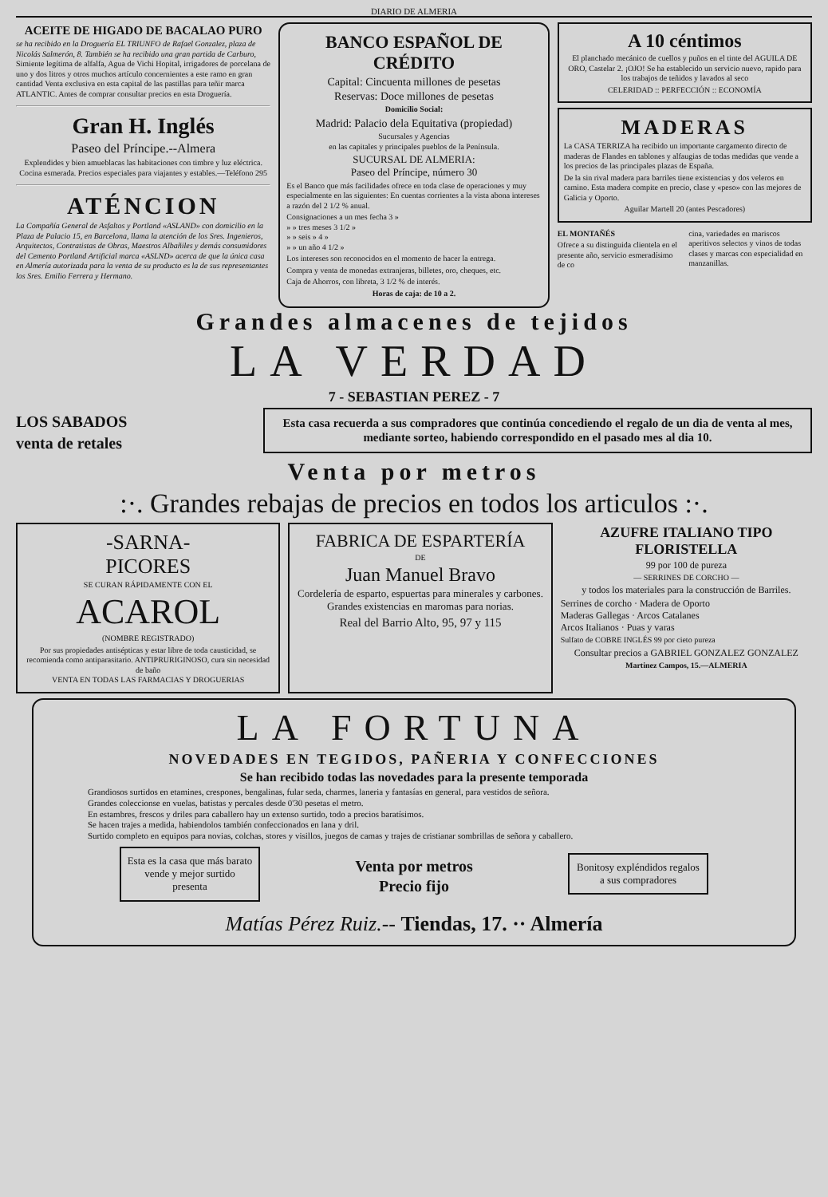DIARIO DE ALMERIA
ACEITE DE HIGADO DE BACALAO PURO
se ha recibido en la Droguería EL TRIUNFO de Rafael Gonzalez, plaza de Nicolás Salmerón, 8. También se ha recibido una gran partida de Carburo, Simiente legítima de alfalfa, Agua de Vichi Hopital, irrigadores de porcelana de uno y dos litros y otros muchos artículo concernientes a este ramo en gran cantidad Venta exclusiva en esta capital de las pastillas para teñir marca ATLANTIC. Antes de comprar consultar precios en esta Droguería.
Gran H. Inglés
Paseo del Príncipe.--Almera
Explendides y bien amueblacas las habitaciones con timbre y luz eléctrica. Cocina esmerada. Precios especiales para viajantes y estables.—Teléfono 295
ATÉNCION
La Compañía General de Asfaltos y Portland «ASLAND» con domicilio en la Plaza de Palacio 15, en Barcelona, llama la atención de los Sres. Ingenieros, Arquitectos, Contratistas de Obras, Maestros Albañiles y demás consumidores del Cemento Portland Artificial marca «ASLND» acerca de que la única casa en Almería autorizada para la venta de su producto es la de sus representantes los Sres. Emilio Ferrera y Hermano.
BANCO ESPAÑOL DE CRÉDITO
Capital: Cincuenta millones de pesetas
Reservas: Doce millones de pesetas
Domicilio Social:
Madrid: Palacio dela Equitativa (propiedad)
Sucursales y Agencias
en las capitales y principales pueblos de la Península.
SUCURSAL DE ALMERIA:
Paseo del Príncipe, número 30
Es el Banco que más facilidades ofrece en toda clase de operaciones y muy especialmente en las siguientes: En cuentas corrientes a la vista abona intereses a razón del 2 1/2 % anual.
Consignaciones a un mes fecha 3 »
» » tres meses 3 1/2 »
» » seis » 4 »
» » un año 4 1/2 »
Los intereses son reconocidos en el momento de hacer la entrega.
Compra y venta de monedas extranjeras, billetes, oro, cheques, etc.
Caja de Ahorros, con libreta, 3 1/2 % de interés.
Horas de caja: de 10 a 2.
A 10 céntimos
El planchado mecánico de cuellos y puños en el tinte del AGUILA DE ORO, Castelar 2. ¡OJO! Se ha establecido un servicio nuevo, rapido para los trabajos de teñidos y lavados al seco
CELERIDAD :: PERFECCIÓN :: ECONOMÍA
MADERAS
La CASA TERRIZA ha recibido un importante cargamento directo de maderas de Flandes en tablones y alfaugias de todas medidas que vende a los precios de las principales plazas de España.
De la sin rival madera para barriles tiene existencias y dos veleros en camino. Esta madera compite en precio, clase y «peso» con las mejores de Galicia y Oporto.
Aguilar Martell 20 (antes Pescadores)
EL MONTAÑÉS
Ofrece a su distinguida clientela en el presente año, servicio esmeradísimo de co
cina, variedades en mariscos aperitivos selectos y vinos de todas clases y marcas con especialidad en manzanillas.
Grandes almacenes de tejidos
LA VERDAD
7 - SEBASTIAN PEREZ - 7
LOS SABADOS
venta de retales
Esta casa recuerda a sus compradores que continúa concediendo el regalo de un dia de venta al mes, mediante sorteo, habiendo correspondido en el pasado mes al dia 10.
Venta por metros
:·. Grandes rebajas de precios en todos los articulos :·.
-SARNA-
PICORES
SE CURAN RÁPIDAMENTE CON EL
ACAROL
(NOMBRE REGISTRADO)
Por sus propiedades antisépticas y estar libre de toda causticidad, se recomienda como antiparasitario. ANTIPRURIGINOSO, cura sin necesidad de baño
VENTA EN TODAS LAS FARMACIAS Y DROGUERIAS
FABRICA DE ESPARTERÍA
DE
Juan Manuel Bravo
Cordelería de esparto, espuertas para minerales y carbones. Grandes existencias en maromas para norias.
Real del Barrio Alto, 95, 97 y 115
AZUFRE ITALIANO TIPO FLORISTELLA
99 por 100 de pureza
— SERRINES DE CORCHO —
y todos los materiales para la construcción de Barriles.
Serrines de corcho · Madera de Oporto
Maderas Gallegas · Arcos Catalanes
Arcos Italianos · Puas y varas
Sulfato de COBRE INGLÉS 99 por cieto pureza
Consultar precios a GABRIEL GONZALEZ GONZALEZ
Martinez Campos, 15.—ALMERIA
LA FORTUNA
NOVEDADES EN TEGIDOS, PAÑERIA Y CONFECCIONES
Se han recibido todas las novedades para la presente temporada
Grandiosos surtidos en etamines, crespones, bengalinas, fular seda, charmes, laneria y fantasías en general, para vestidos de señora.
Grandes coleccionse en vuelas, batistas y percales desde 0'30 pesetas el metro.
En estambres, frescos y driles para caballero hay un extenso surtido, todo a precios baratísimos.
Se hacen trajes a medida, habiendolos también confeccionados en lana y dril.
Surtido completo en equipos para novias, colchas, stores y visillos, juegos de camas y trajes de cristianar sombrillas de señora y caballero.
Esta es la casa que más barato vende y mejor surtido presenta
Venta por metros
Precio fijo
Bonitosy expléndidos regalos a sus compradores
Matías Pérez Ruiz.-- Tiendas, 17. ·· Almería